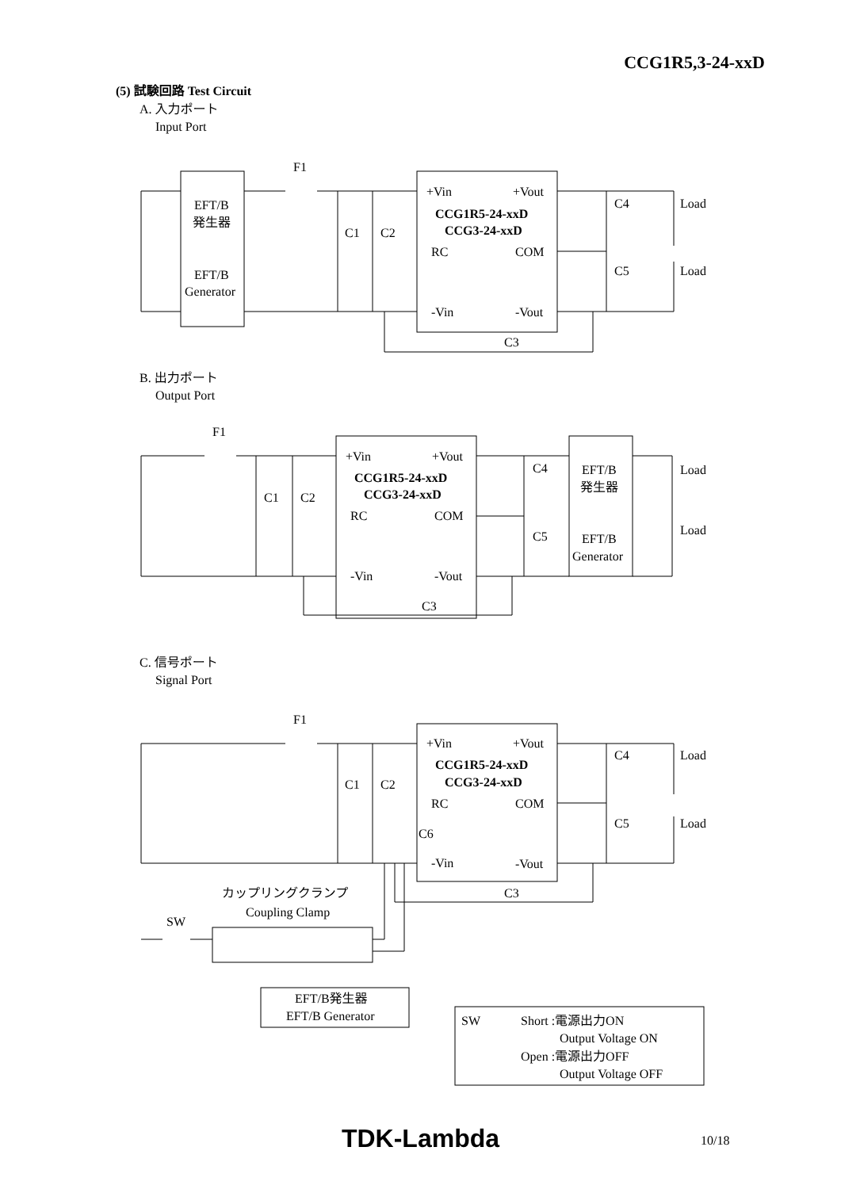CCG1R5,3-24-xxD
(5) 試験回路 Test Circuit
A. 入力ポート
Input Port
F1
EFT/B
発生器
EFT/B
Generator
+Vin
+Vout
CCG1R5-24-xxD
CCG3-24-xxD
RC
COM
-Vin
-Vout
C1
C2
C4
C5
Load
Load
C3
F1
+Vin
+Vout
CCG1R5-24-xxD
CCG3-24-xxD
RC
COM
-Vin
-Vout
C1
C2
C4
C5
EFT/B
発生器
EFT/B
Generator
Load
Load
C3
F1
+Vin
+Vout
CCG1R5-24-xxD
CCG3-24-xxD
RC
COM
-Vin
-Vout
C1
C2
C6
C4
C5
Load
Load
C3
カップリングクランプ
Coupling Clamp
SW
EFT/B発生器
EFT/B Generator
SW
Short :電源出力ON
Output Voltage ON
Open :電源出力OFF
Output Voltage OFF
B. 出力ポート
Output Port
C. 信号ポート
Signal Port
TDK-Lambda 10/18